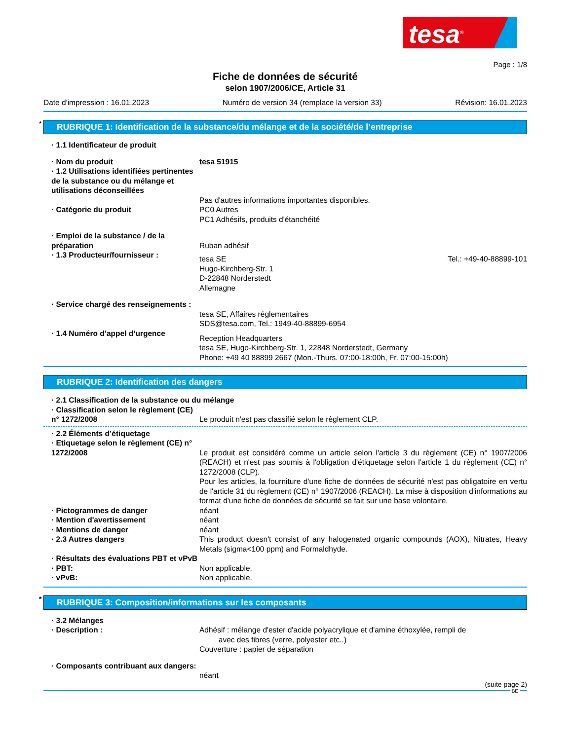tesa<sup>®</sup>
Page : 1/8
Fiche de données de sécurité
selon 1907/2006/CE, Article 31
Date d'impression : 16.01.2023 Numéro de version 34 (remplace la version 33) Révision: 16.01.2023
* RUBRIQUE 1: Identification de la substance/du mélange et de la société/de l’entreprise
· 1.1 Identificateur de produit
· Nom du produit tesa 51915
· 1.2 Utilisations identifiées pertinentes de la substance ou du mélange et utilisations déconseillées
Pas d'autres informations importantes disponibles.
· Catégorie du produit PC0 Autres
PC1 Adhésifs, produits d'étanchéité
· Emploi de la substance / de la préparation
Ruban adhésif
· 1.3 Producteur/fournisseur :
tesa SE
Hugo-Kirchberg-Str. 1
D-22848 Norderstedt
Allemagne Tel.: +49-40-88899-101
· Service chargé des renseignements :
tesa SE, Affaires réglementaires
SDS@tesa.com, Tel.: 1949-40-88899-6954
· 1.4 Numéro d’appel d’urgence
Reception Headquarters
tesa SE, Hugo-Kirchberg-Str. 1, 22848 Norderstedt, Germany
Phone: +49 40 88899 2667 (Mon.-Thurs. 07:00-18:00h, Fr. 07:00-15:00h)
RUBRIQUE 2: Identification des dangers
· 2.1 Classification de la substance ou du mélange
· Classification selon le règlement (CE) n° 1272/2008
Le produit n'est pas classifié selon le règlement CLP.
· 2.2 Éléments d’étiquetage
· Etiquetage selon le règlement (CE) n° 1272/2008
Le produit est considéré comme un article selon l'article 3 du règlement (CE) n° 1907/2006 (REACH) et n'est pas soumis à l'obligation d'étiquetage selon l'article 1 du règlement (CE) n° 1272/2008 (CLP).
Pour les articles, la fourniture d'une fiche de données de sécurité n'est pas obligatoire en vertu de l'article 31 du règlement (CE) n° 1907/2006 (REACH). La mise à disposition d'informations au format d'une fiche de données de sécurité se fait sur une base volontaire.
· Pictogrammes de danger néant
· Mention d'avertissement néant
· Mentions de danger néant
· 2.3 Autres dangers This product doesn't consist of any halogenated organic compounds (AOX), Nitrates, Heavy Metals (sigma<100 ppm) and Formaldhyde.
· Résultats des évaluations PBT et vPvB
· PBT: Non applicable.
· vPvB: Non applicable.
* RUBRIQUE 3: Composition/informations sur les composants
· 3.2 Mélanges
· Description : Adhésif : mélange d'ester d'acide polyacrylique et d'amine éthoxylée, rempli de
avec des fibres (verre, polyester etc..)
Couverture : papier de séparation
· Composants contribuant aux dangers:
néant
(suite page 2)
BE